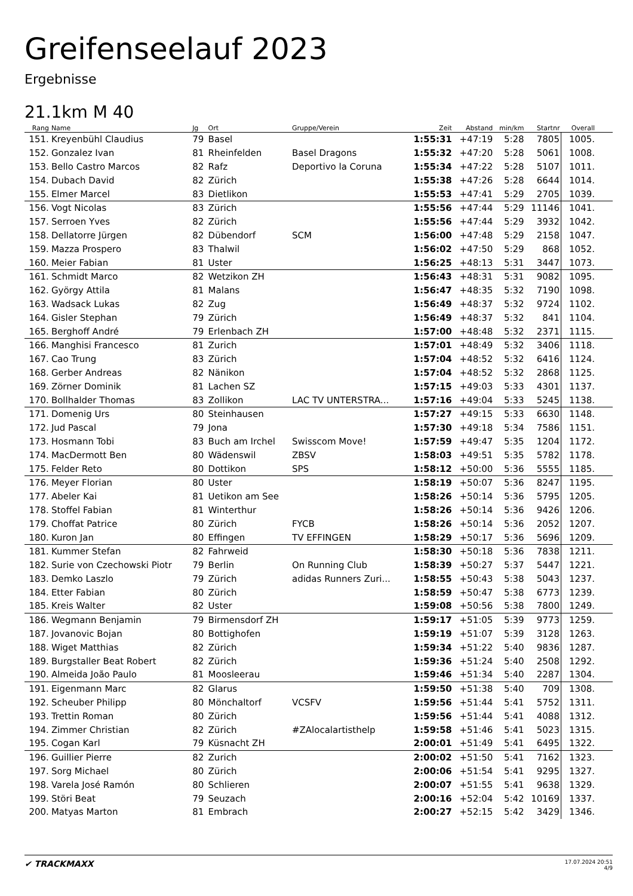Greifenseelauf 2023
Ergebnisse
21.1km M 40
| Rang | Name | Jg | Ort | Gruppe/Verein | Zeit | Abstand | min/km | Startnr | Overall |
| --- | --- | --- | --- | --- | --- | --- | --- | --- | --- |
| 151. | Kreyenbühl Claudius | 79 | Basel | | 1:55:31 | +47:19 | 5:28 | 7805 | 1005. |
| 152. | Gonzalez Ivan | 81 | Rheinfelden | Basel Dragons | 1:55:32 | +47:20 | 5:28 | 5061 | 1008. |
| 153. | Bello Castro Marcos | 82 | Rafz | Deportivo la Coruna | 1:55:34 | +47:22 | 5:28 | 5107 | 1011. |
| 154. | Dubach David | 82 | Zürich | | 1:55:38 | +47:26 | 5:28 | 6644 | 1014. |
| 155. | Elmer Marcel | 83 | Dietlikon | | 1:55:53 | +47:41 | 5:29 | 2705 | 1039. |
| 156. | Vogt Nicolas | 83 | Zürich | | 1:55:56 | +47:44 | 5:29 | 11146 | 1041. |
| 157. | Serroen Yves | 82 | Zürich | | 1:55:56 | +47:44 | 5:29 | 3932 | 1042. |
| 158. | Dellatorre Jürgen | 82 | Dübendorf | SCM | 1:56:00 | +47:48 | 5:29 | 2158 | 1047. |
| 159. | Mazza Prospero | 83 | Thalwil | | 1:56:02 | +47:50 | 5:29 | 868 | 1052. |
| 160. | Meier Fabian | 81 | Uster | | 1:56:25 | +48:13 | 5:31 | 3447 | 1073. |
| 161. | Schmidt Marco | 82 | Wetzikon ZH | | 1:56:43 | +48:31 | 5:31 | 9082 | 1095. |
| 162. | György Attila | 81 | Malans | | 1:56:47 | +48:35 | 5:32 | 7190 | 1098. |
| 163. | Wadsack Lukas | 82 | Zug | | 1:56:49 | +48:37 | 5:32 | 9724 | 1102. |
| 164. | Gisler Stephan | 79 | Zürich | | 1:56:49 | +48:37 | 5:32 | 841 | 1104. |
| 165. | Berghoff André | 79 | Erlenbach ZH | | 1:57:00 | +48:48 | 5:32 | 2371 | 1115. |
| 166. | Manghisi Francesco | 81 | Zurich | | 1:57:01 | +48:49 | 5:32 | 3406 | 1118. |
| 167. | Cao Trung | 83 | Zürich | | 1:57:04 | +48:52 | 5:32 | 6416 | 1124. |
| 168. | Gerber Andreas | 82 | Nänikon | | 1:57:04 | +48:52 | 5:32 | 2868 | 1125. |
| 169. | Zörner Dominik | 81 | Lachen SZ | | 1:57:15 | +49:03 | 5:33 | 4301 | 1137. |
| 170. | Bollhalder Thomas | 83 | Zollikon | LAC TV UNTERSTRA... | 1:57:16 | +49:04 | 5:33 | 5245 | 1138. |
| 171. | Domenig Urs | 80 | Steinhausen | | 1:57:27 | +49:15 | 5:33 | 6630 | 1148. |
| 172. | Jud Pascal | 79 | Jona | | 1:57:30 | +49:18 | 5:34 | 7586 | 1151. |
| 173. | Hosmann Tobi | 83 | Buch am Irchel | Swisscom Move! | 1:57:59 | +49:47 | 5:35 | 1204 | 1172. |
| 174. | MacDermott Ben | 80 | Wädenswil | ZBSV | 1:58:03 | +49:51 | 5:35 | 5782 | 1178. |
| 175. | Felder Reto | 80 | Dottikon | SPS | 1:58:12 | +50:00 | 5:36 | 5555 | 1185. |
| 176. | Meyer Florian | 80 | Uster | | 1:58:19 | +50:07 | 5:36 | 8247 | 1195. |
| 177. | Abeler Kai | 81 | Uetikon am See | | 1:58:26 | +50:14 | 5:36 | 5795 | 1205. |
| 178. | Stoffel Fabian | 81 | Winterthur | | 1:58:26 | +50:14 | 5:36 | 9426 | 1206. |
| 179. | Choffat Patrice | 80 | Zürich | FYCB | 1:58:26 | +50:14 | 5:36 | 2052 | 1207. |
| 180. | Kuron Jan | 80 | Effingen | TV EFFINGEN | 1:58:29 | +50:17 | 5:36 | 5696 | 1209. |
| 181. | Kummer Stefan | 82 | Fahrweid | | 1:58:30 | +50:18 | 5:36 | 7838 | 1211. |
| 182. | Surie von Czechowski Piotr | 79 | Berlin | On Running Club | 1:58:39 | +50:27 | 5:37 | 5447 | 1221. |
| 183. | Demko Laszlo | 79 | Zürich | adidas Runners Zuri... | 1:58:55 | +50:43 | 5:38 | 5043 | 1237. |
| 184. | Etter Fabian | 80 | Zürich | | 1:58:59 | +50:47 | 5:38 | 6773 | 1239. |
| 185. | Kreis Walter | 82 | Uster | | 1:59:08 | +50:56 | 5:38 | 7800 | 1249. |
| 186. | Wegmann Benjamin | 79 | Birmensdorf ZH | | 1:59:17 | +51:05 | 5:39 | 9773 | 1259. |
| 187. | Jovanovic Bojan | 80 | Bottighofen | | 1:59:19 | +51:07 | 5:39 | 3128 | 1263. |
| 188. | Wiget Matthias | 82 | Zürich | | 1:59:34 | +51:22 | 5:40 | 9836 | 1287. |
| 189. | Burgstaller Beat Robert | 82 | Zürich | | 1:59:36 | +51:24 | 5:40 | 2508 | 1292. |
| 190. | Almeida João Paulo | 81 | Moosleerau | | 1:59:46 | +51:34 | 5:40 | 2287 | 1304. |
| 191. | Eigenmann Marc | 82 | Glarus | | 1:59:50 | +51:38 | 5:40 | 709 | 1308. |
| 192. | Scheuber Philipp | 80 | Mönchaltorf | VCSFV | 1:59:56 | +51:44 | 5:41 | 5752 | 1311. |
| 193. | Trettin Roman | 80 | Zürich | | 1:59:56 | +51:44 | 5:41 | 4088 | 1312. |
| 194. | Zimmer Christian | 82 | Zürich | #ZAlocalartisthelp | 1:59:58 | +51:46 | 5:41 | 5023 | 1315. |
| 195. | Cogan Karl | 79 | Küsnacht ZH | | 2:00:01 | +51:49 | 5:41 | 6495 | 1322. |
| 196. | Guillier Pierre | 82 | Zurich | | 2:00:02 | +51:50 | 5:41 | 7162 | 1323. |
| 197. | Sorg Michael | 80 | Zürich | | 2:00:06 | +51:54 | 5:41 | 9295 | 1327. |
| 198. | Varela José Ramón | 80 | Schlieren | | 2:00:07 | +51:55 | 5:41 | 9638 | 1329. |
| 199. | Störi Beat | 79 | Seuzach | | 2:00:16 | +52:04 | 5:42 | 10169 | 1337. |
| 200. | Matyas Marton | 81 | Embrach | | 2:00:27 | +52:15 | 5:42 | 3429 | 1346. |
✔ TRACKMAXX
17.07.2024 20:51
4/9